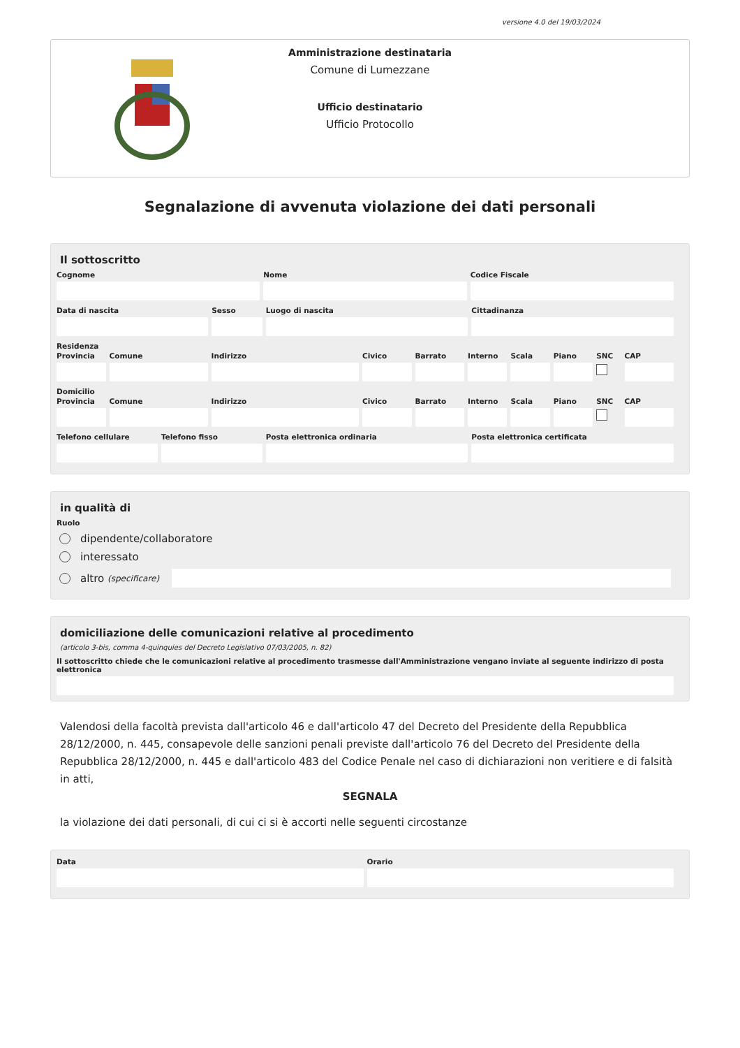versione 4.0 del 19/03/2024
Amministrazione destinataria
Comune di Lumezzane
Ufficio destinatario
Ufficio Protocollo
Segnalazione di avvenuta violazione dei dati personali
Il sottoscritto
Cognome Nome Codice Fiscale
Data di nascita Sesso Luogo di nascita Cittadinanza
Residenza
Provincia Comune Indirizzo Civico Barrato Interno Scala Piano SNC CAP
Domicilio
Provincia Comune Indirizzo Civico Barrato Interno Scala Piano SNC CAP
Telefono cellulare Telefono fisso Posta elettronica ordinaria Posta elettronica certificata
in qualità di
Ruolo
dipendente/collaboratore
interessato
altro (specificare)
domiciliazione delle comunicazioni relative al procedimento
(articolo 3-bis, comma 4-quinquies del Decreto Legislativo 07/03/2005, n. 82)
Il sottoscritto chiede che le comunicazioni relative al procedimento trasmesse dall'Amministrazione vengano inviate al seguente indirizzo di posta elettronica
Valendosi della facoltà prevista dall'articolo 46 e dall'articolo 47 del Decreto del Presidente della Repubblica 28/12/2000, n. 445, consapevole delle sanzioni penali previste dall'articolo 76 del Decreto del Presidente della Repubblica 28/12/2000, n. 445 e dall'articolo 483 del Codice Penale nel caso di dichiarazioni non veritiere e di falsità in atti,
SEGNALA
la violazione dei dati personali, di cui ci si è accorti nelle seguenti circostanze
Data Orario